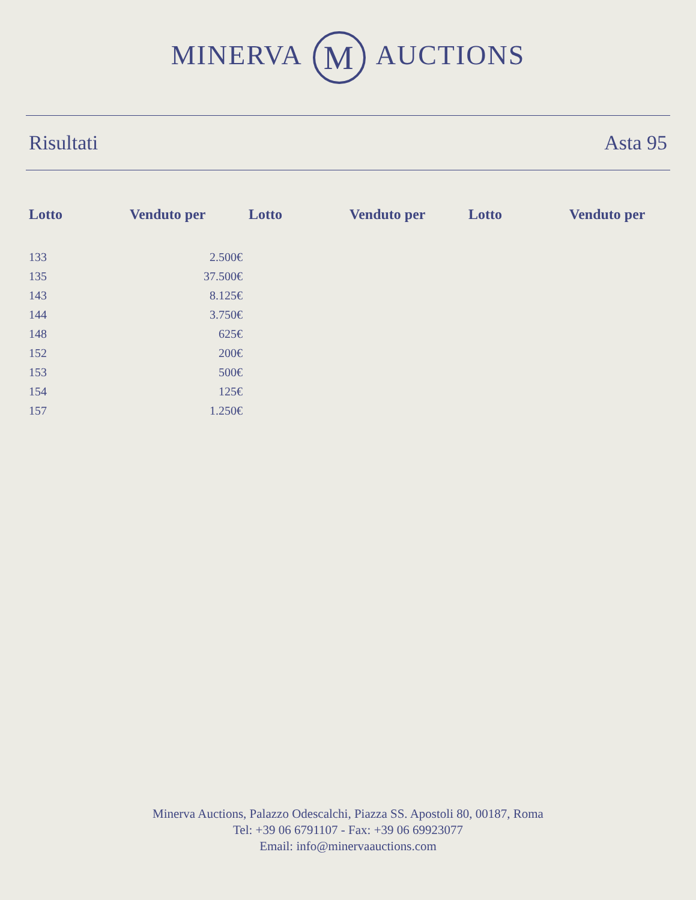MINERVA M AUCTIONS
Risultati Asta 95
| Lotto | Venduto per | Lotto | Venduto per | Lotto | Venduto per |
| --- | --- | --- | --- | --- | --- |
| 133 | 2.500€ | | | | |
| 135 | 37.500€ | | | | |
| 143 | 8.125€ | | | | |
| 144 | 3.750€ | | | | |
| 148 | 625€ | | | | |
| 152 | 200€ | | | | |
| 153 | 500€ | | | | |
| 154 | 125€ | | | | |
| 157 | 1.250€ | | | | |
Minerva Auctions, Palazzo Odescalchi, Piazza SS. Apostoli 80, 00187, Roma
Tel: +39 06 6791107 - Fax: +39 06 69923077
Email: info@minervaauctions.com